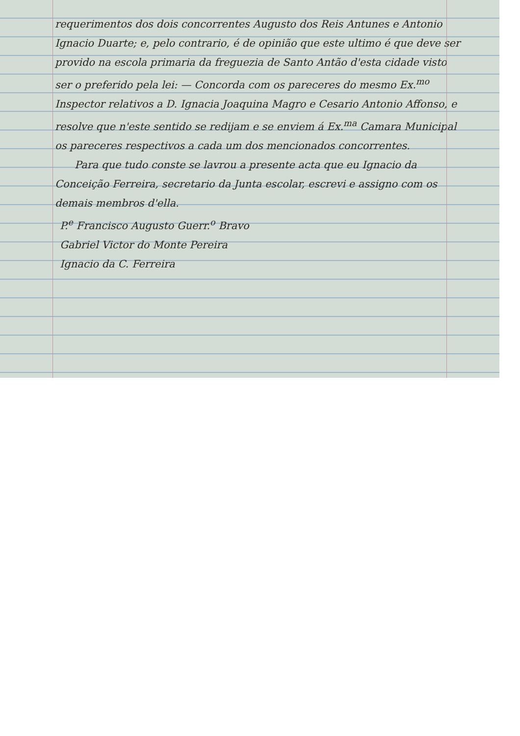requerimentos dos dois concorrentes Augusto dos Reis Antunes e Antonio Ignacio Duarte; e, pelo contrario, é de opinião que este ultimo é que deve ser provido na escola primaria da freguezia de Santo Antão d'esta cidade visto ser o preferido pela lei: — Concorda com os pareceres do mesmo Ex.<sup>mo</sup> Inspector relativos a D. Ignacia Joaquina Magro e Cesario Antonio Affonso, e resolve que n'este sentido se redijam e se enviem á Ex.<sup>ma</sup> Camara Municipal os pareceres respectivos a cada um dos mencionados concorrentes.
Para que tudo conste se lavrou a presente acta que eu Ignacio da Conceição Ferreira, secretario da Junta escolar, escrevi e assigno com os demais membros d'ella.
P.<sup>e</sup> Francisco Augusto Guerr.<sup>o</sup> Bravo
Gabriel Victor do Monte Pereira
Ignacio da C. Ferreira